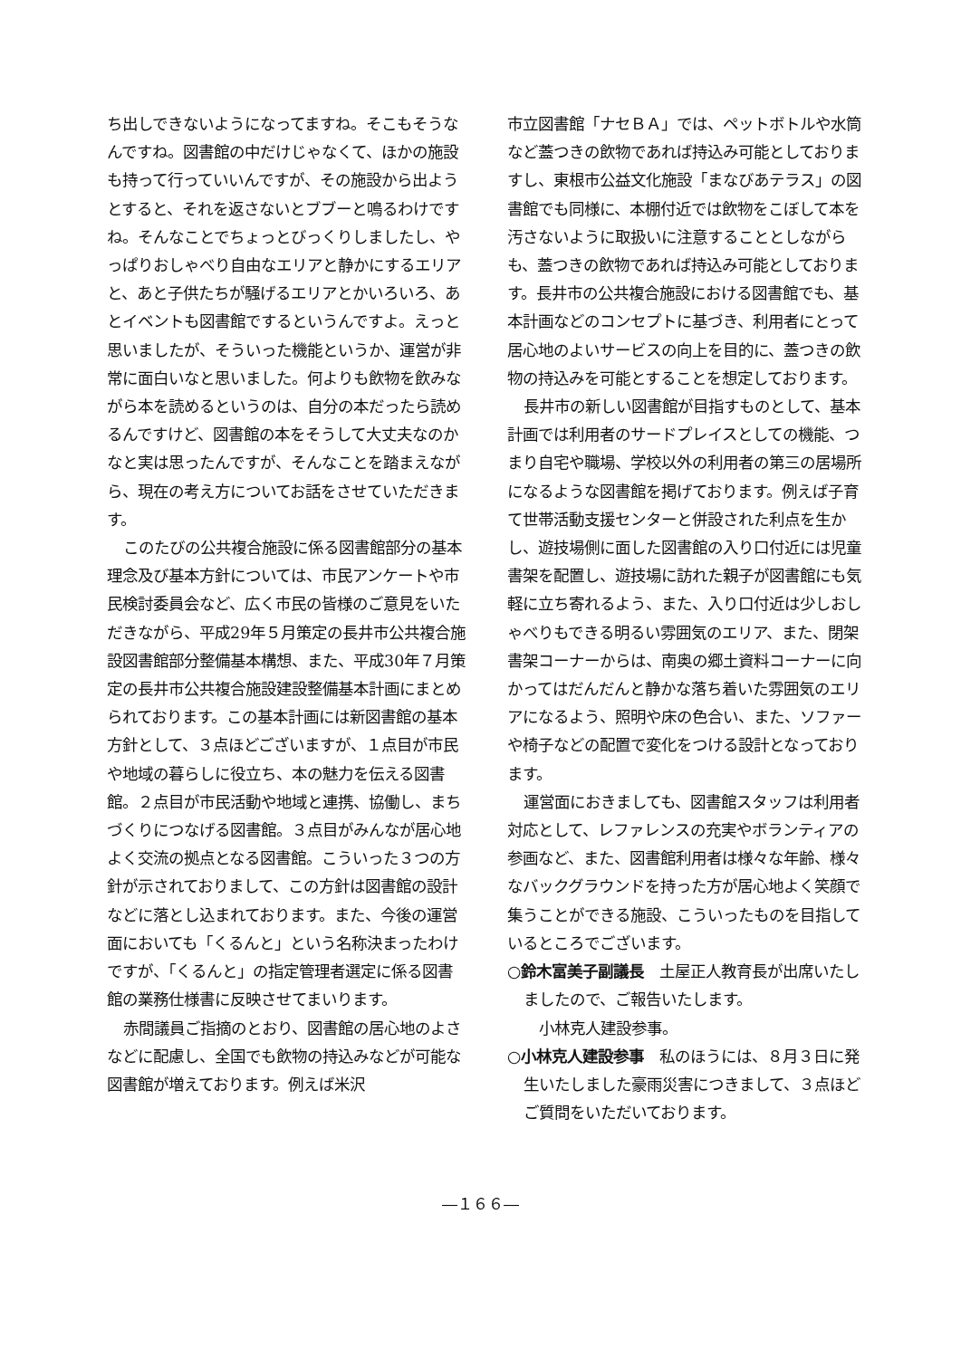ち出しできないようになってますね。そこもそうなんですね。図書館の中だけじゃなくて、ほかの施設も持って行っていいんですが、その施設から出ようとすると、それを返さないとブブーと鳴るわけですね。そんなことでちょっとびっくりしましたし、やっぱりおしゃべり自由なエリアと静かにするエリアと、あと子供たちが騒げるエリアとかいろいろ、あとイベントも図書館でするというんですよ。えっと思いましたが、そういった機能というか、運営が非常に面白いなと思いました。何よりも飲物を飲みながら本を読めるというのは、自分の本だったら読めるんですけど、図書館の本をそうして大丈夫なのかなと実は思ったんですが、そんなことを踏まえながら、現在の考え方についてお話をさせていただきます。
このたびの公共複合施設に係る図書館部分の基本理念及び基本方針については、市民アンケートや市民検討委員会など、広く市民の皆様のご意見をいただきながら、平成29年５月策定の長井市公共複合施設図書館部分整備基本構想、また、平成30年７月策定の長井市公共複合施設建設整備基本計画にまとめられております。この基本計画には新図書館の基本方針として、３点ほどございますが、１点目が市民や地域の暮らしに役立ち、本の魅力を伝える図書館。２点目が市民活動や地域と連携、協働し、まちづくりにつなげる図書館。３点目がみんなが居心地よく交流の拠点となる図書館。こういった３つの方針が示されておりまして、この方針は図書館の設計などに落とし込まれております。また、今後の運営面においても「くるんと」という名称決まったわけですが、「くるんと」の指定管理者選定に係る図書館の業務仕様書に反映させてまいります。
赤間議員ご指摘のとおり、図書館の居心地のよさなどに配慮し、全国でも飲物の持込みなどが可能な図書館が増えております。例えば米沢
市立図書館「ナセＢＡ」では、ペットボトルや水筒など蓋つきの飲物であれば持込み可能としておりますし、東根市公益文化施設「まなびあテラス」の図書館でも同様に、本棚付近では飲物をこぼして本を汚さないように取扱いに注意することとしながらも、蓋つきの飲物であれば持込み可能としております。長井市の公共複合施設における図書館でも、基本計画などのコンセプトに基づき、利用者にとって居心地のよいサービスの向上を目的に、蓋つきの飲物の持込みを可能とすることを想定しております。
長井市の新しい図書館が目指すものとして、基本計画では利用者のサードプレイスとしての機能、つまり自宅や職場、学校以外の利用者の第三の居場所になるような図書館を掲げております。例えば子育て世帯活動支援センターと併設された利点を生かし、遊技場側に面した図書館の入り口付近には児童書架を配置し、遊技場に訪れた親子が図書館にも気軽に立ち寄れるよう、また、入り口付近は少しおしゃべりもできる明るい雰囲気のエリア、また、閉架書架コーナーからは、南奥の郷土資料コーナーに向かってはだんだんと静かな落ち着いた雰囲気のエリアになるよう、照明や床の色合い、また、ソファーや椅子などの配置で変化をつける設計となっております。
運営面におきましても、図書館スタッフは利用者対応として、レファレンスの充実やボランティアの参画など、また、図書館利用者は様々な年齢、様々なバックグラウンドを持った方が居心地よく笑顔で集うことができる施設、こういったものを目指しているところでございます。
○鈴木富美子副議長　土屋正人教育長が出席いたしましたので、ご報告いたします。
　小林克人建設参事。
○小林克人建設参事　私のほうには、８月３日に発生いたしました豪雨災害につきまして、３点ほどご質問をいただいております。
―１６６―